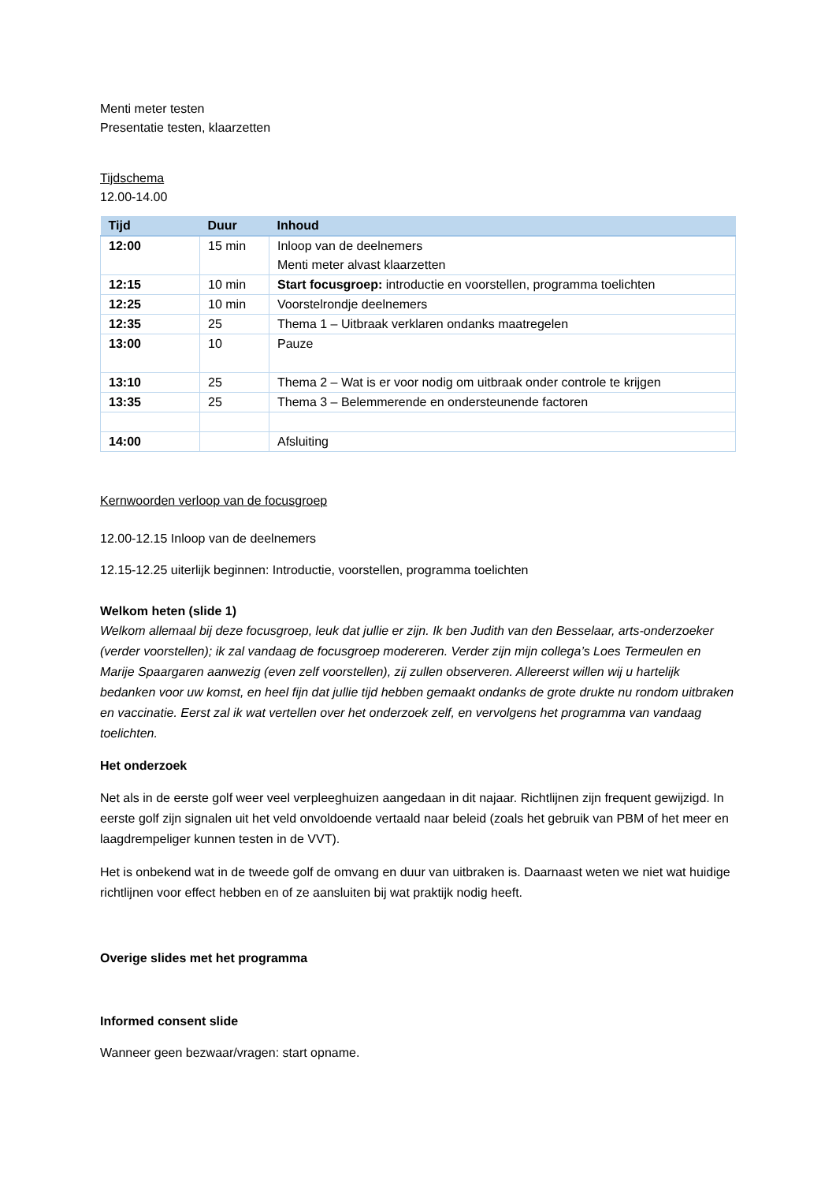Menti meter testen
Presentatie testen, klaarzetten
Tijdschema
12.00-14.00
| Tijd | Duur | Inhoud |
| --- | --- | --- |
| 12:00 | 15 min | Inloop van de deelnemers Menti meter alvast klaarzetten |
| 12:15 | 10 min | Start focusgroep: introductie en voorstellen, programma toelichten |
| 12:25 | 10 min | Voorstelrondje deelnemers |
| 12:35 | 25 | Thema 1 – Uitbraak verklaren ondanks maatregelen |
| 13:00 | 10 | Pauze |
| 13:10 | 25 | Thema 2 – Wat is er voor nodig om uitbraak onder controle te krijgen |
| 13:35 | 25 | Thema 3 – Belemmerende en ondersteunende factoren |
| 14:00 | | Afsluiting |
Kernwoorden verloop van de focusgroep
12.00-12.15 Inloop van de deelnemers
12.15-12.25 uiterlijk beginnen: Introductie, voorstellen, programma toelichten
Welkom heten (slide 1)
Welkom allemaal bij deze focusgroep, leuk dat jullie er zijn. Ik ben Judith van den Besselaar, arts-onderzoeker (verder voorstellen); ik zal vandaag de focusgroep modereren. Verder zijn mijn collega’s Loes Termeulen en Marije Spaargaren aanwezig (even zelf voorstellen), zij zullen observeren. Allereerst willen wij u hartelijk bedanken voor uw komst, en heel fijn dat jullie tijd hebben gemaakt ondanks de grote drukte nu rondom uitbraken en vaccinatie. Eerst zal ik wat vertellen over het onderzoek zelf, en vervolgens het programma van vandaag toelichten.
Het onderzoek
Net als in de eerste golf weer veel verpleeghuizen aangedaan in dit najaar. Richtlijnen zijn frequent gewijzigd. In eerste golf zijn signalen uit het veld onvoldoende vertaald naar beleid (zoals het gebruik van PBM of het meer en laagdrempeliger kunnen testen in de VVT).
Het is onbekend wat in de tweede golf de omvang en duur van uitbraken is. Daarnaast weten we niet wat huidige richtlijnen voor effect hebben en of ze aansluiten bij wat praktijk nodig heeft.
Overige slides met het programma
Informed consent slide
Wanneer geen bezwaar/vragen: start opname.